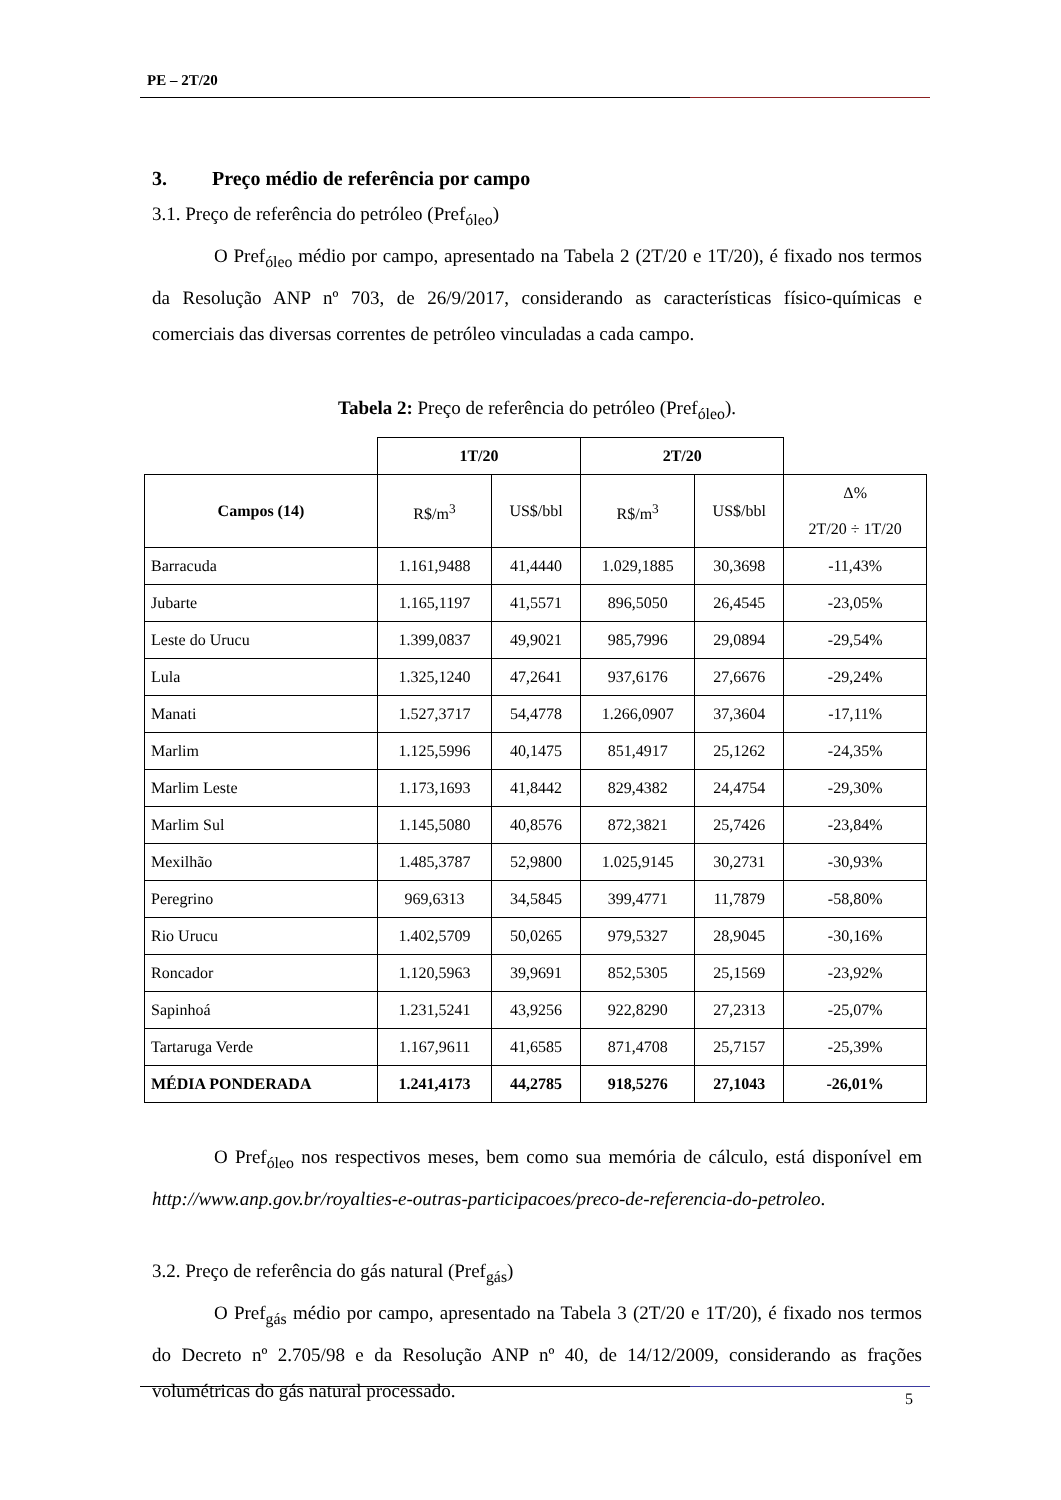PE – 2T/20
3. Preço médio de referência por campo
3.1. Preço de referência do petróleo (Pref<sub>óleo</sub>)
O Pref<sub>óleo</sub> médio por campo, apresentado na Tabela 2 (2T/20 e 1T/20), é fixado nos termos da Resolução ANP nº 703, de 26/9/2017, considerando as características físico-químicas e comerciais das diversas correntes de petróleo vinculadas a cada campo.
Tabela 2: Preço de referência do petróleo (Pref<sub>óleo</sub>).
| | 1T/20 | | 2T/20 | | |
| --- | --- | --- | --- | --- | --- |
| Campos (14) | R$/m<sup>3</sup> | US$/bbl | R$/m<sup>3</sup> | US$/bbl | Δ% 2T/20 ÷ 1T/20 |
| Barracuda | 1.161,9488 | 41,4440 | 1.029,1885 | 30,3698 | -11,43% |
| Jubarte | 1.165,1197 | 41,5571 | 896,5050 | 26,4545 | -23,05% |
| Leste do Urucu | 1.399,0837 | 49,9021 | 985,7996 | 29,0894 | -29,54% |
| Lula | 1.325,1240 | 47,2641 | 937,6176 | 27,6676 | -29,24% |
| Manati | 1.527,3717 | 54,4778 | 1.266,0907 | 37,3604 | -17,11% |
| Marlim | 1.125,5996 | 40,1475 | 851,4917 | 25,1262 | -24,35% |
| Marlim Leste | 1.173,1693 | 41,8442 | 829,4382 | 24,4754 | -29,30% |
| Marlim Sul | 1.145,5080 | 40,8576 | 872,3821 | 25,7426 | -23,84% |
| Mexilhão | 1.485,3787 | 52,9800 | 1.025,9145 | 30,2731 | -30,93% |
| Peregrino | 969,6313 | 34,5845 | 399,4771 | 11,7879 | -58,80% |
| Rio Urucu | 1.402,5709 | 50,0265 | 979,5327 | 28,9045 | -30,16% |
| Roncador | 1.120,5963 | 39,9691 | 852,5305 | 25,1569 | -23,92% |
| Sapinhoá | 1.231,5241 | 43,9256 | 922,8290 | 27,2313 | -25,07% |
| Tartaruga Verde | 1.167,9611 | 41,6585 | 871,4708 | 25,7157 | -25,39% |
| MÉDIA PONDERADA | 1.241,4173 | 44,2785 | 918,5276 | 27,1043 | -26,01% |
O Pref<sub>óleo</sub> nos respectivos meses, bem como sua memória de cálculo, está disponível em http://www.anp.gov.br/royalties-e-outras-participacoes/preco-de-referencia-do-petroleo.
3.2. Preço de referência do gás natural (Pref<sub>gás</sub>)
O Pref<sub>gás</sub> médio por campo, apresentado na Tabela 3 (2T/20 e 1T/20), é fixado nos termos do Decreto nº 2.705/98 e da Resolução ANP nº 40, de 14/12/2009, considerando as frações volumétricas do gás natural processado.
5